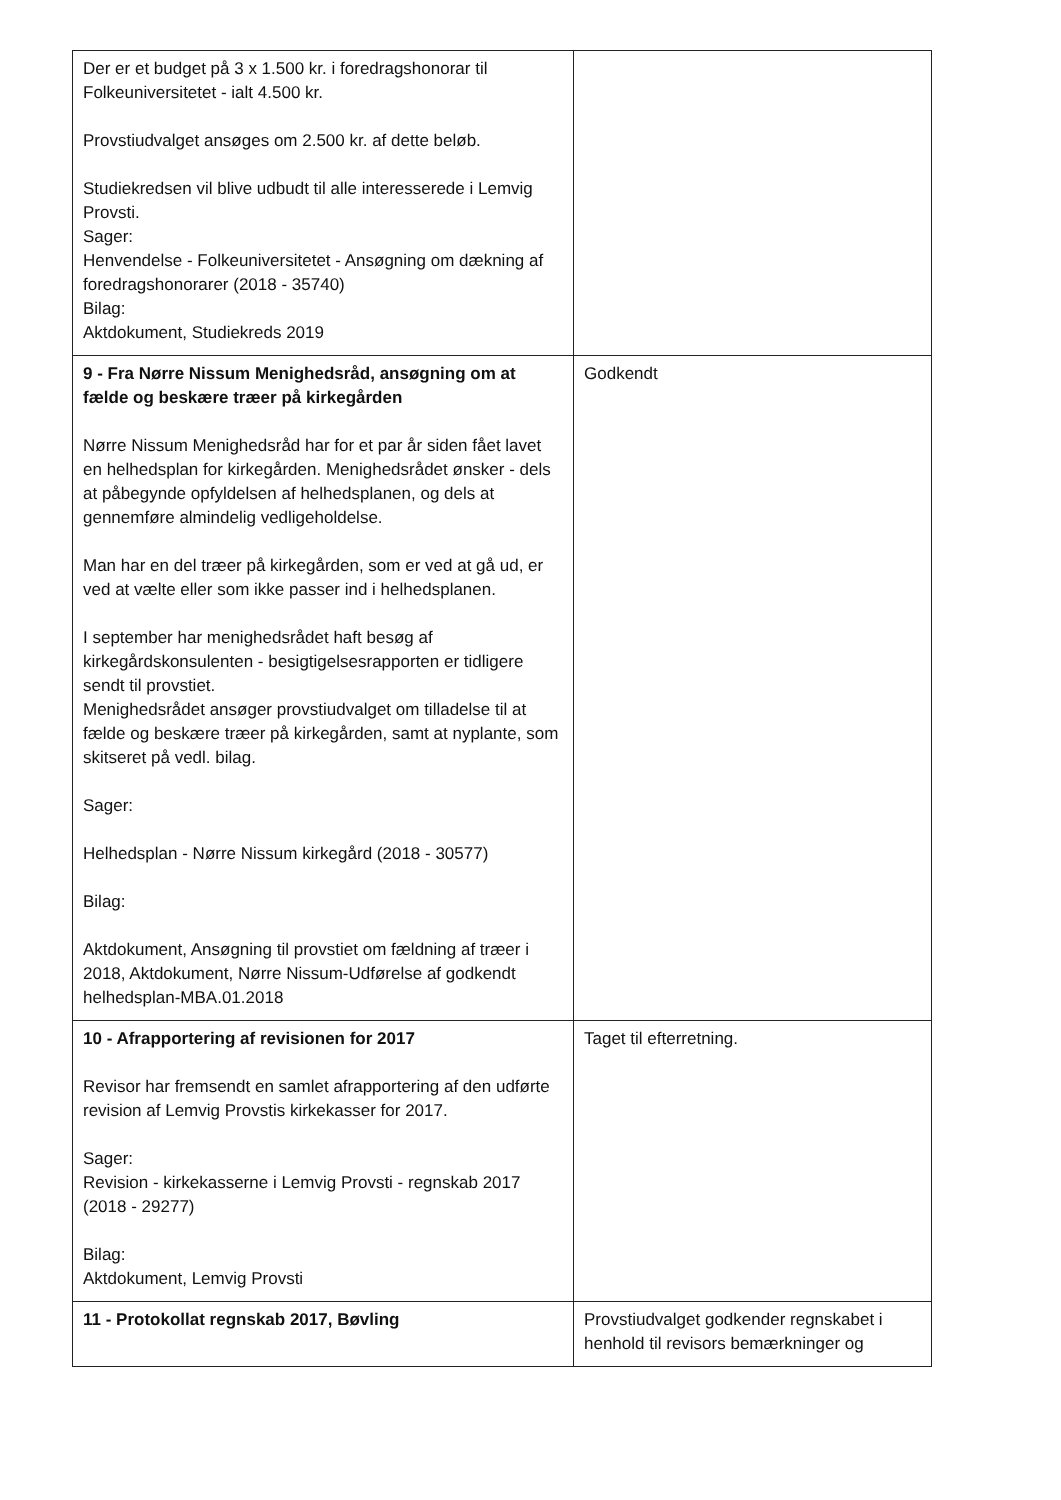| Der er et budget på 3 x 1.500 kr. i foredragshonorar til Folkeuniversitetet - ialt 4.500 kr. Provstiudvalget ansøges om 2.500 kr. af dette beløb. Studiekredsen vil blive udbudt til alle interesserede i Lemvig Provsti. Sager: Henvendelse - Folkeuniversitetet - Ansøgning om dækning af foredragshonorarer (2018 - 35740) Bilag: Aktdokument, Studiekreds 2019 | |
| 9 - Fra Nørre Nissum Menighedsråd, ansøgning om at fælde og beskære træer på kirkegården Nørre Nissum Menighedsråd har for et par år siden fået lavet en helhedsplan for kirkegården. Menighedsrådet ønsker - dels at påbegynde opfyldelsen af helhedsplanen, og dels at gennemføre almindelig vedligeholdelse. Man har en del træer på kirkegården, som er ved at gå ud, er ved at vælte eller som ikke passer ind i helhedsplanen. I september har menighedsrådet haft besøg af kirkegårdskonsulenten - besigtigelsesrapporten er tidligere sendt til provstiet. Menighedsrådet ansøger provstiudvalget om tilladelse til at fælde og beskære træer på kirkegården, samt at nyplante, som skitseret på vedl. bilag. Sager: Helhedsplan - Nørre Nissum kirkegård (2018 - 30577) Bilag: Aktdokument, Ansøgning til provstiet om fældning af træer i 2018, Aktdokument, Nørre Nissum-Udførelse af godkendt helhedsplan-MBA.01.2018 | Godkendt |
| 10 - Afrapportering af revisionen for 2017 Revisor har fremsendt en samlet afrapportering af den udførte revision af Lemvig Provstis kirkekasser for 2017. Sager: Revision - kirkekasserne i Lemvig Provsti - regnskab 2017 (2018 - 29277) Bilag: Aktdokument, Lemvig Provsti | Taget til efterretning. |
| 11 - Protokollat regnskab 2017, Bøvling | Provstiudvalget godkender regnskabet i henhold til revisors bemærkninger og |